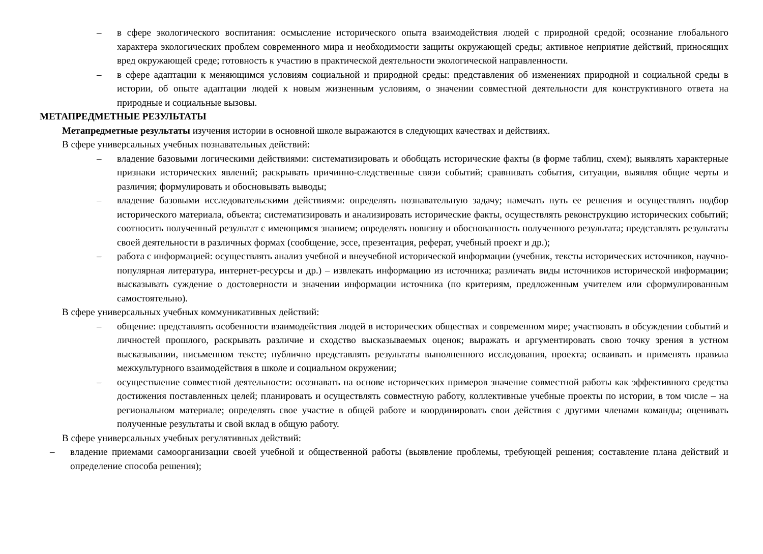– в сфере экологического воспитания: осмысление исторического опыта взаимодействия людей с природной средой; осознание глобального характера экологических проблем современного мира и необходимости защиты окружающей среды; активное неприятие действий, приносящих вред окружающей среде; готовность к участию в практической деятельности экологической направленности.
– в сфере адаптации к меняющимся условиям социальной и природной среды: представления об изменениях природной и социальной среды в истории, об опыте адаптации людей к новым жизненным условиям, о значении совместной деятельности для конструктивного ответа на природные и социальные вызовы.
МЕТАПРЕДМЕТНЫЕ РЕЗУЛЬТАТЫ
Метапредметные результаты изучения истории в основной школе выражаются в следующих качествах и действиях.
В сфере универсальных учебных познавательных действий:
– владение базовыми логическими действиями: систематизировать и обобщать исторические факты (в форме таблиц, схем); выявлять характерные признаки исторических явлений; раскрывать причинно-следственные связи событий; сравнивать события, ситуации, выявляя общие черты и различия; формулировать и обосновывать выводы;
– владение базовыми исследовательскими действиями: определять познавательную задачу; намечать путь ее решения и осуществлять подбор исторического материала, объекта; систематизировать и анализировать исторические факты, осуществлять реконструкцию исторических событий; соотносить полученный результат с имеющимся знанием; определять новизну и обоснованность полученного результата; представлять результаты своей деятельности в различных формах (сообщение, эссе, презентация, реферат, учебный проект и др.);
– работа с информацией: осуществлять анализ учебной и внеучебной исторической информации (учебник, тексты исторических источников, научно-популярная литература, интернет-ресурсы и др.) – извлекать информацию из источника; различать виды источников исторической информации; высказывать суждение о достоверности и значении информации источника (по критериям, предложенным учителем или сформулированным самостоятельно).
В сфере универсальных учебных коммуникативных действий:
– общение: представлять особенности взаимодействия людей в исторических обществах и современном мире; участвовать в обсуждении событий и личностей прошлого, раскрывать различие и сходство высказываемых оценок; выражать и аргументировать свою точку зрения в устном высказывании, письменном тексте; публично представлять результаты выполненного исследования, проекта; осваивать и применять правила межкультурного взаимодействия в школе и социальном окружении;
– осуществление совместной деятельности: осознавать на основе исторических примеров значение совместной работы как эффективного средства достижения поставленных целей; планировать и осуществлять совместную работу, коллективные учебные проекты по истории, в том числе – на региональном материале; определять свое участие в общей работе и координировать свои действия с другими членами команды; оценивать полученные результаты и свой вклад в общую работу.
В сфере универсальных учебных регулятивных действий:
– владение приемами самоорганизации своей учебной и общественной работы (выявление проблемы, требующей решения; составление плана действий и определение способа решения);